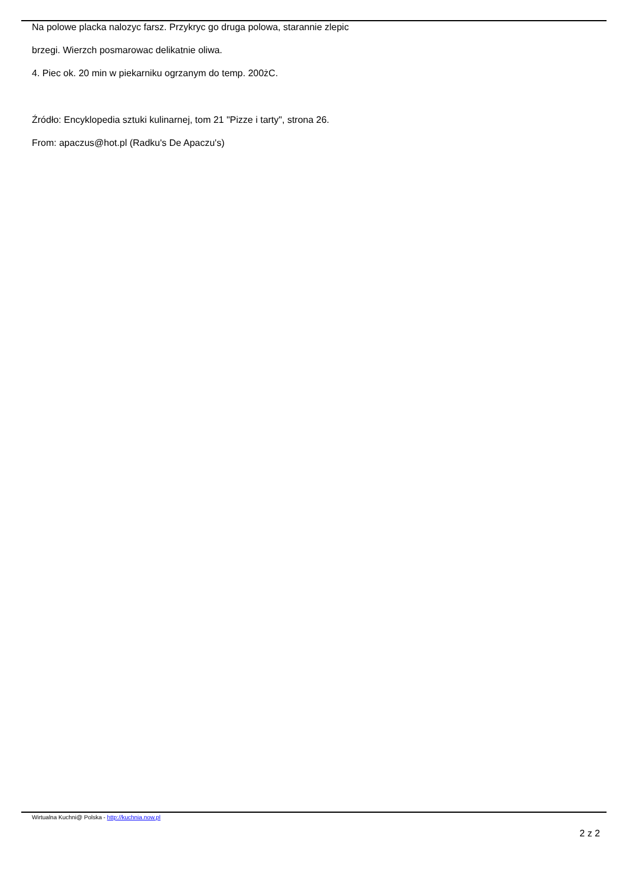Na polowe placka nalozyc farsz. Przykryc go druga polowa, starannie zlepic
brzegi. Wierzch posmarowac delikatnie oliwa.
4. Piec ok. 20 min w piekarniku ogrzanym do temp. 200żC.
Źródło: Encyklopedia sztuki kulinarnej, tom 21 "Pizze i tarty", strona 26.
From: apaczus@hot.pl (Radku's De Apaczu's)
Wirtualna Kuchni@ Polska - http://kuchnia.now.pl
2 z 2